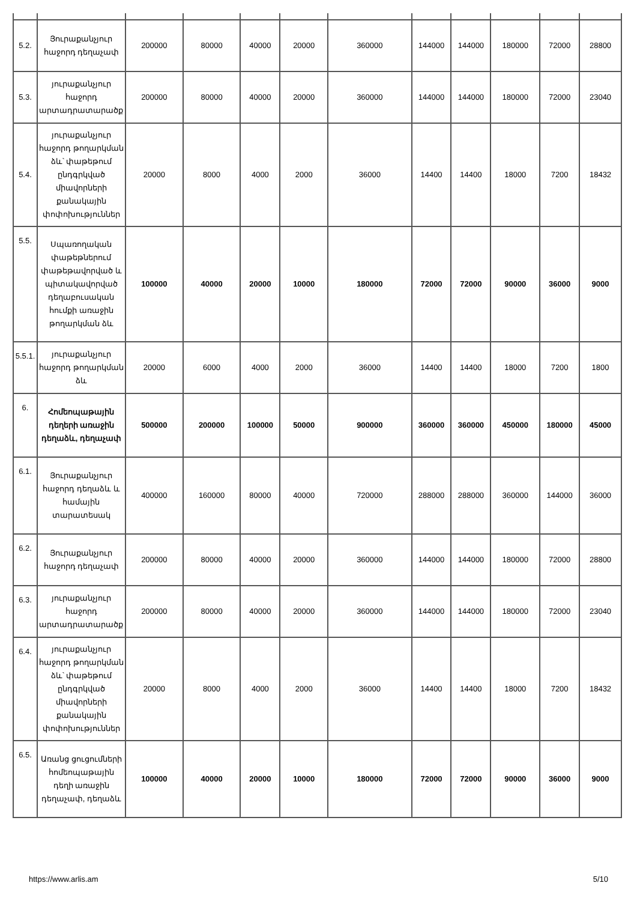| 5.2. | Յուրաքանչյուր հաջորդ դեղաչափ | 200000 | 80000 | 40000 | 20000 | 360000 | 144000 | 144000 | 180000 | 72000 | 28800 |
| 5.3. | յուրաքանչյուր հաջորդ արտադրատարածք | 200000 | 80000 | 40000 | 20000 | 360000 | 144000 | 144000 | 180000 | 72000 | 23040 |
| 5.4. | յուրաքանչյուր հաջորդ թողարկման ձև՝ փաթեթում ընդգրկված միավորների քանակային փոփոխություններ | 20000 | 8000 | 4000 | 2000 | 36000 | 14400 | 14400 | 18000 | 7200 | 18432 |
| 5.5. | Սպառողական փաթեթներում փաթեթավորված և պիտակավորված դեղաբուսական հումքի առաջին թողարկման ձև | 100000 | 40000 | 20000 | 10000 | 180000 | 72000 | 72000 | 90000 | 36000 | 9000 |
| 5.5.1. | յուրաքանչյուր հաջորդ թողարկման ձև | 20000 | 6000 | 4000 | 2000 | 36000 | 14400 | 14400 | 18000 | 7200 | 1800 |
| 6. | Հոմեոպաթային դեղերի առաջին դեղաձև, դեղաչափ | 500000 | 200000 | 100000 | 50000 | 900000 | 360000 | 360000 | 450000 | 180000 | 45000 |
| 6.1. | Յուրաքանչյուր հաջորդ դեղաձև և համային տարատեսակ | 400000 | 160000 | 80000 | 40000 | 720000 | 288000 | 288000 | 360000 | 144000 | 36000 |
| 6.2. | Յուրաքանչյուր հաջորդ դեղաչափ | 200000 | 80000 | 40000 | 20000 | 360000 | 144000 | 144000 | 180000 | 72000 | 28800 |
| 6.3. | յուրաքանչյուր հաջորդ արտադրատարածք | 200000 | 80000 | 40000 | 20000 | 360000 | 144000 | 144000 | 180000 | 72000 | 23040 |
| 6.4. | յուրաքանչյուր հաջորդ թողարկման ձև՝ փաթեթում ընդգրկված միավորների քանակային փոփոխություններ | 20000 | 8000 | 4000 | 2000 | 36000 | 14400 | 14400 | 18000 | 7200 | 18432 |
| 6.5. | Առանց ցուցումների հոմեոպաթային դեղի առաջին դեղաչափ, դեղաձև | 100000 | 40000 | 20000 | 10000 | 180000 | 72000 | 72000 | 90000 | 36000 | 9000 |
https://www.arlis.am 5/10